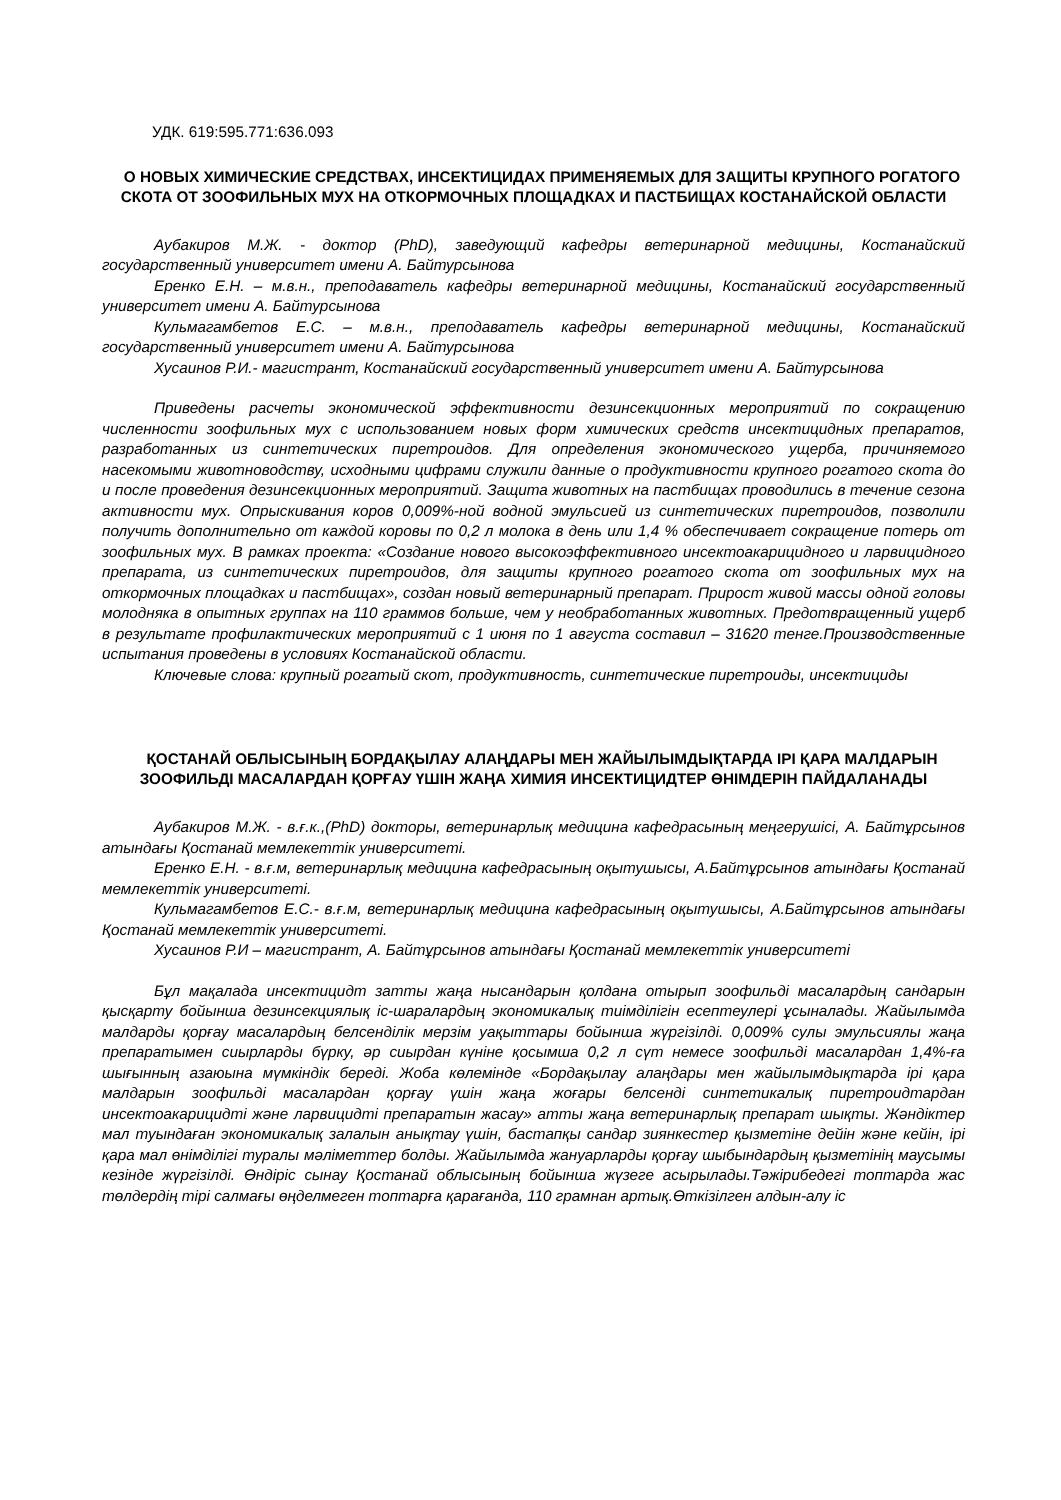УДК. 619:595.771:636.093
О НОВЫХ ХИМИЧЕСКИЕ СРЕДСТВАХ, ИНСЕКТИЦИДАХ ПРИМЕНЯЕМЫХ ДЛЯ ЗАЩИТЫ КРУПНОГО РОГАТОГО СКОТА ОТ ЗООФИЛЬНЫХ МУХ НА ОТКОРМОЧНЫХ ПЛОЩАДКАХ И ПАСТБИЩАХ КОСТАНАЙСКОЙ ОБЛАСТИ
Аубакиров М.Ж. - доктор (PhD), заведующий кафедры ветеринарной медицины, Костанайский государственный университет имени А. Байтурсынова
Еренко Е.Н. – м.в.н., преподаватель кафедры ветеринарной медицины, Костанайский государственный университет имени А. Байтурсынова
Кульмагамбетов Е.С. – м.в.н., преподаватель кафедры ветеринарной медицины, Костанайский государственный университет имени А. Байтурсынова
Хусаинов Р.И.- магистрант, Костанайский государственный университет имени А. Байтурсынова
Приведены расчеты экономической эффективности дезинсекционных мероприятий по сокращению численности зоофильных мух с использованием новых форм химических средств инсектицидных препаратов, разработанных из синтетических пиретроидов. Для определения экономического ущерба, причиняемого насекомыми животноводству, исходными цифрами служили данные о продуктивности крупного рогатого скота до и после проведения дезинсекционных мероприятий. Защита животных на пастбищах проводились в течение сезона активности мух. Опрыскивания коров 0,009%-ной водной эмульсией из синтетических пиретроидов, позволили получить дополнительно от каждой коровы по 0,2 л молока в день или 1,4 % обеспечивает сокращение потерь от зоофильных мух. В рамках проекта: «Создание нового высокоэффективного инсектоакарицидного и ларвицидного препарата, из синтетических пиретроидов, для защиты крупного рогатого скота от зоофильных мух на откормочных площадках и пастбищах», создан новый ветеринарный препарат. Прирост живой массы одной головы молодняка в опытных группах на 110 граммов больше, чем у необработанных животных. Предотвращенный ущерб в результате профилактических мероприятий с 1 июня по 1 августа составил – 31620 тенге.Производственные испытания проведены в условиях Костанайской области.
Ключевые слова: крупный рогатый скот, продуктивность, синтетические пиретроиды, инсектициды
ҚОСТАНАЙ ОБЛЫСЫНЫҢ БОРДАҚЫЛАУ АЛАҢДАРЫ МЕН ЖАЙЫЛЫМДЫҚТАРДА ІРІ ҚАРА МАЛДАРЫН ЗООФИЛЬДІ МАСАЛАРДАН ҚОРҒАУ ҮШІН ЖАҢА ХИМИЯ ИНСЕКТИЦИДТЕР ӨНІМДЕРІН ПАЙДАЛАНАДЫ
Аубакиров М.Ж. - в.ғ.к.,(PhD) докторы, ветеринарлық медицина кафедрасының меңгерушісі, А. Байтұрсынов атындағы Қостанай мемлекеттік университеті.
Еренко Е.Н. - в.ғ.м, ветеринарлық медицина кафедрасының оқытушысы, А.Байтұрсынов атындағы Қостанай мемлекеттік университеті.
Кульмагамбетов Е.С.- в.ғ.м, ветеринарлық медицина кафедрасының оқытушысы, А.Байтұрсынов атындағы Қостанай мемлекеттік университеті.
Хусаинов Р.И – магистрант, А. Байтұрсынов атындағы Қостанай мемлекеттік университеті
Бұл мақалада инсектицидт затты жаңа нысандарын қолдана отырып зоофильді масалардың сандарын қысқарту бойынша дезинсекциялық іс-шаралардың экономикалық тиімділігін есептеулері ұсыналады. Жайылымда малдарды қорғау масалардың белсенділік мерзім уақыттары бойынша жүргізілді. 0,009% сулы эмульсиялы жаңа препаратымен сиырларды бүрку, әр сиырдан күніне қосымша 0,2 л сүт немесе зоофильді масалардан 1,4%-ға шығынның азаюына мүмкіндік береді. Жоба көлемінде «Бордақылау алаңдары мен жайылымдықтарда ірі қара малдарын зоофильді масалардан қорғау үшін жаңа жоғары белсенді синтетикалық пиретроидтардан инсектоакарицидті және ларвицидті препаратын жасау» атты жаңа ветеринарлық препарат шықты. Жәндіктер мал туындаған экономикалық залалын анықтау үшін, бастапқы сандар зиянкестер қызметіне дейін және кейін, ірі қара мал өнімділігі туралы мәліметтер болды. Жайылымда жануарларды қорғау шыбындардың қызметінің маусымы кезінде жүргізілді. Өндіріс сынау Қостанай облысының бойынша жүзеге асырылады.Тәжірибедегі топтарда жас төлдердің тірі салмағы өңделмеген топтарға қарағанда, 110 грамнан артық.Өткізілген алдын-алу іс